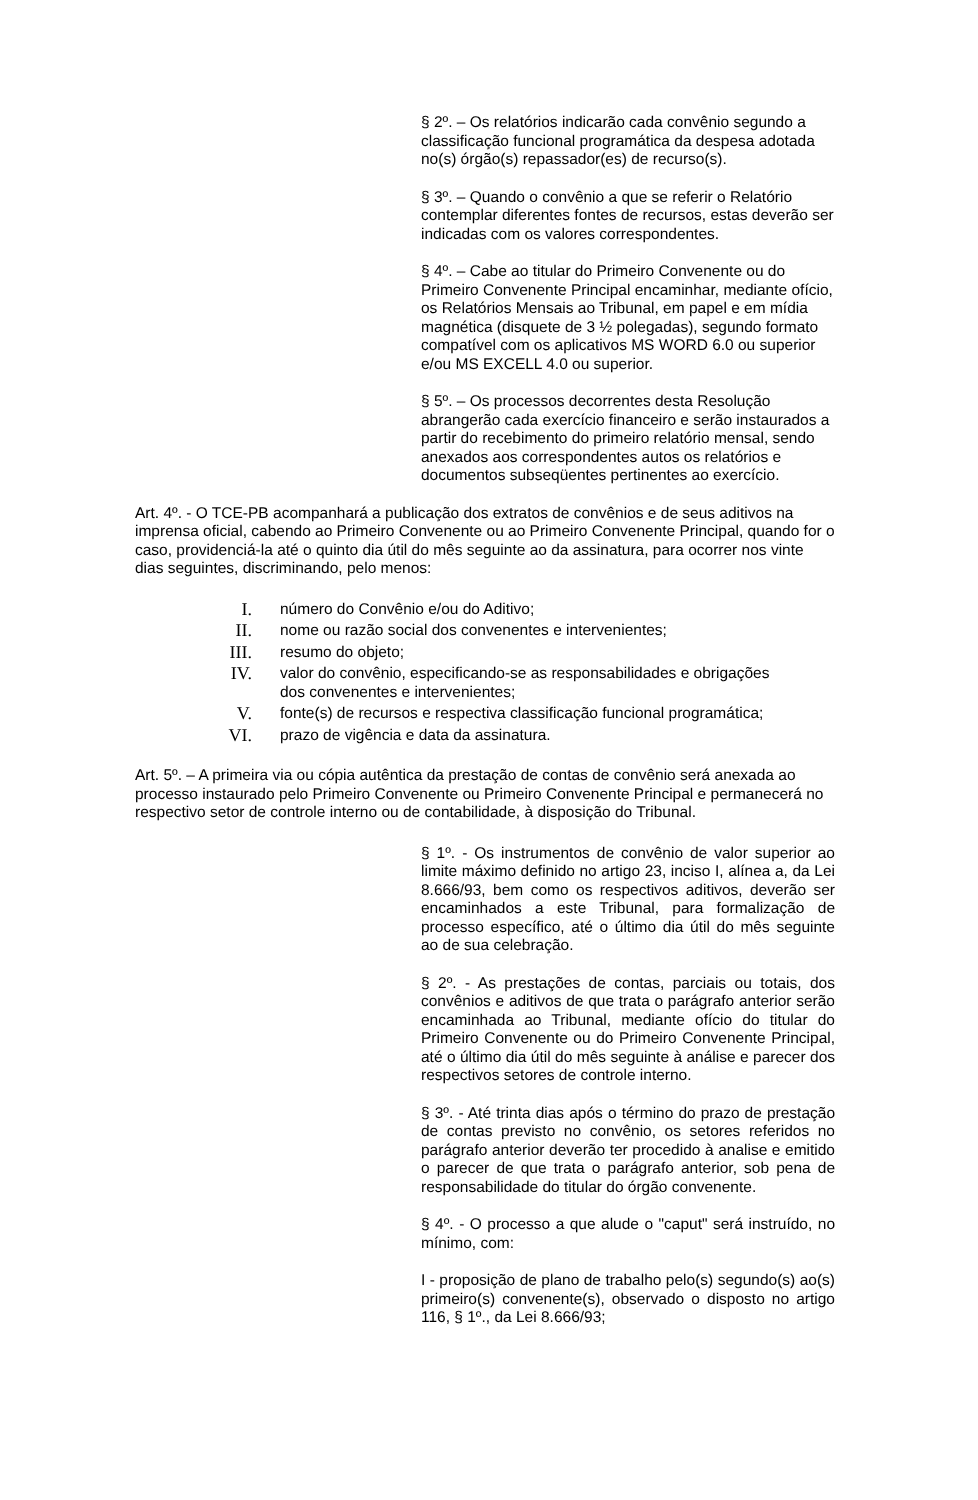§ 2º. – Os relatórios indicarão cada convênio segundo a classificação funcional programática da despesa adotada no(s) órgão(s) repassador(es) de recurso(s).
§ 3º. – Quando o convênio a que se referir o Relatório contemplar diferentes fontes de recursos, estas deverão ser indicadas com os valores correspondentes.
§ 4º. – Cabe ao titular do Primeiro Convenente ou do Primeiro Convenente Principal encaminhar, mediante ofício, os Relatórios Mensais ao Tribunal, em papel e em mídia magnética (disquete de 3 ½ polegadas), segundo formato compatível com os aplicativos MS WORD 6.0 ou superior e/ou MS EXCELL 4.0 ou superior.
§ 5º. – Os processos decorrentes desta Resolução abrangerão cada exercício financeiro e serão instaurados a partir do recebimento do primeiro relatório mensal, sendo anexados aos correspondentes autos os relatórios e documentos subseqüentes pertinentes ao exercício.
Art. 4º. - O TCE-PB acompanhará a publicação dos extratos de convênios e de seus aditivos na imprensa oficial, cabendo ao Primeiro Convenente ou ao Primeiro Convenente Principal, quando for o caso, providenciá-la até o quinto dia útil do mês seguinte ao da assinatura, para ocorrer nos vinte dias seguintes, discriminando, pelo menos:
I. número do Convênio e/ou do Aditivo;
II. nome ou razão social dos convenentes e intervenientes;
III. resumo do objeto;
IV. valor do convênio, especificando-se as responsabilidades e obrigações dos convenentes e intervenientes;
V. fonte(s) de recursos e respectiva classificação funcional programática;
VI. prazo de vigência e data da assinatura.
Art. 5º. – A primeira via ou cópia autêntica da prestação de contas de convênio será anexada ao processo instaurado pelo Primeiro Convenente ou Primeiro Convenente Principal e permanecerá no respectivo setor de controle interno ou de contabilidade, à disposição do Tribunal.
§ 1º. - Os instrumentos de convênio de valor superior ao limite máximo definido no artigo 23, inciso I, alínea a, da Lei 8.666/93, bem como os respectivos aditivos, deverão ser encaminhados a este Tribunal, para formalização de processo específico, até o último dia útil do mês seguinte ao de sua celebração.
§ 2º. - As prestações de contas, parciais ou totais, dos convênios e aditivos de que trata o parágrafo anterior serão encaminhada ao Tribunal, mediante ofício do titular do Primeiro Convenente ou do Primeiro Convenente Principal, até o último dia útil do mês seguinte à análise e parecer dos respectivos setores de controle interno.
§ 3º. - Até trinta dias após o término do prazo de prestação de contas previsto no convênio, os setores referidos no parágrafo anterior deverão ter procedido à analise e emitido o parecer de que trata o parágrafo anterior, sob pena de responsabilidade do titular do órgão convenente.
§ 4º. - O processo a que alude o "caput" será instruído, no mínimo, com:
I - proposição de plano de trabalho pelo(s) segundo(s) ao(s) primeiro(s) convenente(s), observado o disposto no artigo 116, § 1º., da Lei 8.666/93;